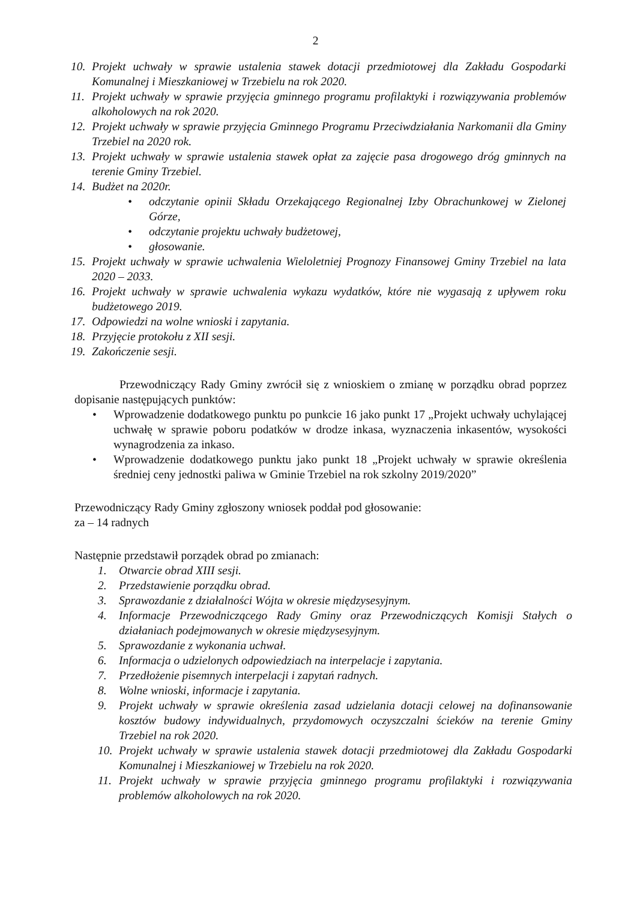2
10. Projekt uchwały w sprawie ustalenia stawek dotacji przedmiotowej dla Zakładu Gospodarki Komunalnej i Mieszkaniowej w Trzebielu na rok 2020.
11. Projekt uchwały w sprawie przyjęcia gminnego programu profilaktyki i rozwiązywania problemów alkoholowych na rok 2020.
12. Projekt uchwały w sprawie przyjęcia Gminnego Programu Przeciwdziałania Narkomanii dla Gminy Trzebiel na 2020 rok.
13. Projekt uchwały w sprawie ustalenia stawek opłat za zajęcie pasa drogowego dróg gminnych na terenie Gminy Trzebiel.
14. Budżet na 2020r.
• odczytanie opinii Składu Orzekającego Regionalnej Izby Obrachunkowej w Zielonej Górze,
• odczytanie projektu uchwały budżetowej,
• głosowanie.
15. Projekt uchwały w sprawie uchwalenia Wieloletniej Prognozy Finansowej Gminy Trzebiel na lata 2020 – 2033.
16. Projekt uchwały w sprawie uchwalenia wykazu wydatków, które nie wygasają z upływem roku budżetowego 2019.
17. Odpowiedzi na wolne wnioski i zapytania.
18. Przyjęcie protokołu z XII sesji.
19. Zakończenie sesji.
Przewodniczący Rady Gminy zwrócił się z wnioskiem o zmianę w porządku obrad poprzez dopisanie następujących punktów:
• Wprowadzenie dodatkowego punktu po punkcie 16 jako punkt 17 „Projekt uchwały uchylającej uchwałę w sprawie poboru podatków w drodze inkasa, wyznaczenia inkasentów, wysokości wynagrodzenia za inkaso.
• Wprowadzenie dodatkowego punktu jako punkt 18 „Projekt uchwały w sprawie określenia średniej ceny jednostki paliwa w Gminie Trzebiel na rok szkolny 2019/2020”
Przewodniczący Rady Gminy zgłoszony wniosek poddał pod głosowanie:
za – 14 radnych
Następnie przedstawił porządek obrad po zmianach:
1. Otwarcie obrad XIII sesji.
2. Przedstawienie porządku obrad.
3. Sprawozdanie z działalności Wójta w okresie międzysesyjnym.
4. Informacje Przewodniczącego Rady Gminy oraz Przewodniczących Komisji Stałych o działaniach podejmowanych w okresie międzysesyjnym.
5. Sprawozdanie z wykonania uchwał.
6. Informacja o udzielonych odpowiedziach na interpelacje i zapytania.
7. Przedłożenie pisemnych interpelacji i zapytań radnych.
8. Wolne wnioski, informacje i zapytania.
9. Projekt uchwały w sprawie określenia zasad udzielania dotacji celowej na dofinansowanie kosztów budowy indywidualnych, przydomowych oczyszczalni ścieków na terenie Gminy Trzebiel na rok 2020.
10. Projekt uchwały w sprawie ustalenia stawek dotacji przedmiotowej dla Zakładu Gospodarki Komunalnej i Mieszkaniowej w Trzebielu na rok 2020.
11. Projekt uchwały w sprawie przyjęcia gminnego programu profilaktyki i rozwiązywania problemów alkoholowych na rok 2020.